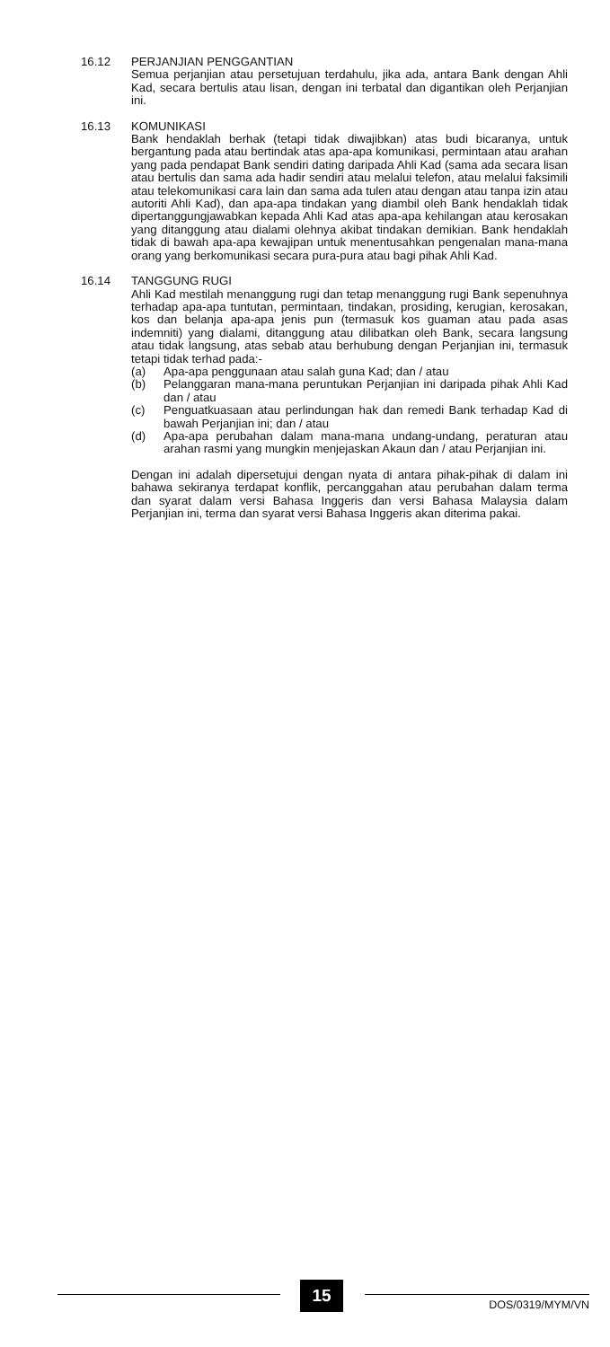16.12 PERJANJIAN PENGGANTIAN
Semua perjanjian atau persetujuan terdahulu, jika ada, antara Bank dengan Ahli Kad, secara bertulis atau lisan, dengan ini terbatal dan digantikan oleh Perjanjian ini.
16.13 KOMUNIKASI
Bank hendaklah berhak (tetapi tidak diwajibkan) atas budi bicaranya, untuk bergantung pada atau bertindak atas apa-apa komunikasi, permintaan atau arahan yang pada pendapat Bank sendiri dating daripada Ahli Kad (sama ada secara lisan atau bertulis dan sama ada hadir sendiri atau melalui telefon, atau melalui faksimili atau telekomunikasi cara lain dan sama ada tulen atau dengan atau tanpa izin atau autoriti Ahli Kad), dan apa-apa tindakan yang diambil oleh Bank hendaklah tidak dipertanggungjawabkan kepada Ahli Kad atas apa-apa kehilangan atau kerosakan yang ditanggung atau dialami olehnya akibat tindakan demikian. Bank hendaklah tidak di bawah apa-apa kewajipan untuk menentusahkan pengenalan mana-mana orang yang berkomunikasi secara pura-pura atau bagi pihak Ahli Kad.
16.14 TANGGUNG RUGI
Ahli Kad mestilah menanggung rugi dan tetap menanggung rugi Bank sepenuhnya terhadap apa-apa tuntutan, permintaan, tindakan, prosiding, kerugian, kerosakan, kos dan belanja apa-apa jenis pun (termasuk kos guaman atau pada asas indemniti) yang dialami, ditanggung atau dilibatkan oleh Bank, secara langsung atau tidak langsung, atas sebab atau berhubung dengan Perjanjian ini, termasuk tetapi tidak terhad pada:-
(a) Apa-apa penggunaan atau salah guna Kad; dan / atau
(b) Pelanggaran mana-mana peruntukan Perjanjian ini daripada pihak Ahli Kad dan / atau
(c) Penguatkuasaan atau perlindungan hak dan remedi Bank terhadap Kad di bawah Perjanjian ini; dan / atau
(d) Apa-apa perubahan dalam mana-mana undang-undang, peraturan atau arahan rasmi yang mungkin menjejaskan Akaun dan / atau Perjanjian ini.
Dengan ini adalah dipersetujui dengan nyata di antara pihak-pihak di dalam ini bahawa sekiranya terdapat konflik, percanggahan atau perubahan dalam terma dan syarat dalam versi Bahasa Inggeris dan versi Bahasa Malaysia dalam Perjanjian ini, terma dan syarat versi Bahasa Inggeris akan diterima pakai.
15
DOS/0319/MYM/VN